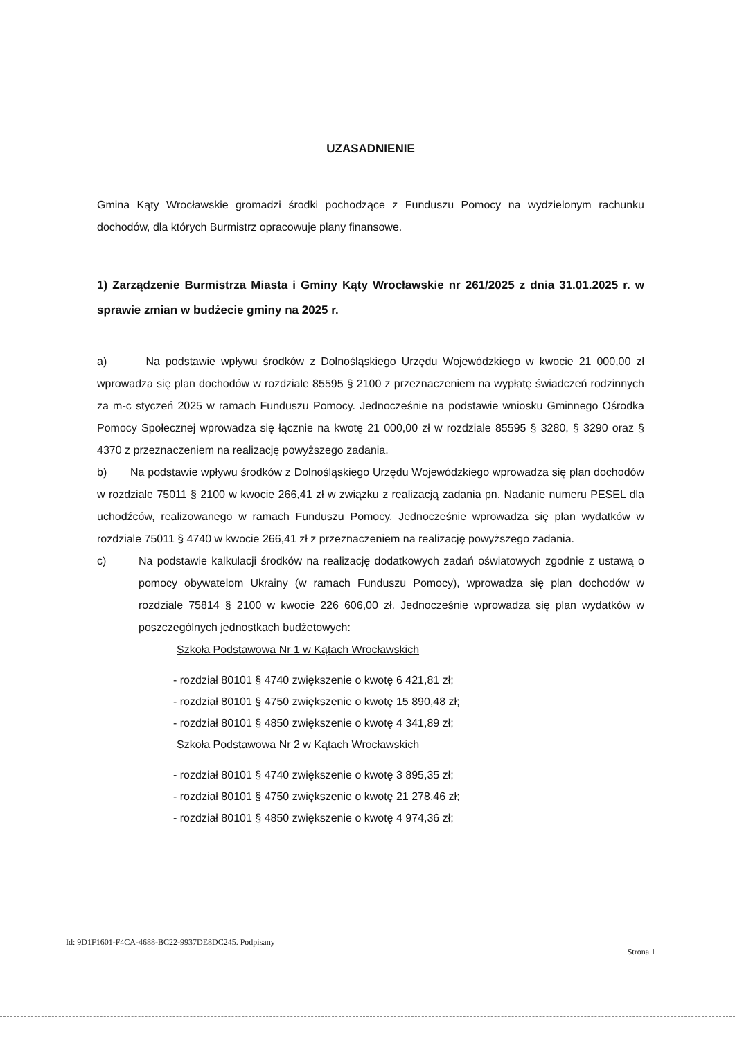UZASADNIENIE
Gmina Kąty Wrocławskie gromadzi środki pochodzące z Funduszu Pomocy na wydzielonym rachunku dochodów, dla których Burmistrz opracowuje plany finansowe.
1) Zarządzenie Burmistrza Miasta i Gminy Kąty Wrocławskie nr 261/2025 z dnia 31.01.2025 r. w sprawie zmian w budżecie gminy na 2025 r.
a) Na podstawie wpływu środków z Dolnośląskiego Urzędu Wojewódzkiego w kwocie 21 000,00 zł wprowadza się plan dochodów w rozdziale 85595 § 2100 z przeznaczeniem na wypłatę świadczeń rodzinnych za m-c styczeń 2025 w ramach Funduszu Pomocy. Jednocześnie na podstawie wniosku Gminnego Ośrodka Pomocy Społecznej wprowadza się łącznie na kwotę 21 000,00 zł w rozdziale 85595 § 3280, § 3290 oraz § 4370 z przeznaczeniem na realizację powyższego zadania.
b) Na podstawie wpływu środków z Dolnośląskiego Urzędu Wojewódzkiego wprowadza się plan dochodów w rozdziale 75011 § 2100 w kwocie 266,41 zł w związku z realizacją zadania pn. Nadanie numeru PESEL dla uchodźców, realizowanego w ramach Funduszu Pomocy. Jednocześnie wprowadza się plan wydatków w rozdziale 75011 § 4740 w kwocie 266,41 zł z przeznaczeniem na realizację powyższego zadania.
c) Na podstawie kalkulacji środków na realizację dodatkowych zadań oświatowych zgodnie z ustawą o pomocy obywatelom Ukrainy (w ramach Funduszu Pomocy), wprowadza się plan dochodów w rozdziale 75814 § 2100 w kwocie 226 606,00 zł. Jednocześnie wprowadza się plan wydatków w poszczególnych jednostkach budżetowych:
Szkoła Podstawowa Nr 1 w Kątach Wrocławskich
- rozdział 80101 § 4740 zwiększenie o kwotę 6 421,81 zł;
- rozdział 80101 § 4750 zwiększenie o kwotę 15 890,48 zł;
- rozdział 80101 § 4850 zwiększenie o kwotę 4 341,89 zł;
Szkoła Podstawowa Nr 2 w Kątach Wrocławskich
- rozdział 80101 § 4740 zwiększenie o kwotę 3 895,35 zł;
- rozdział 80101 § 4750 zwiększenie o kwotę 21 278,46 zł;
- rozdział 80101 § 4850 zwiększenie o kwotę 4 974,36 zł;
Id: 9D1F1601-F4CA-4688-BC22-9937DE8DC245. Podpisany Strona 1